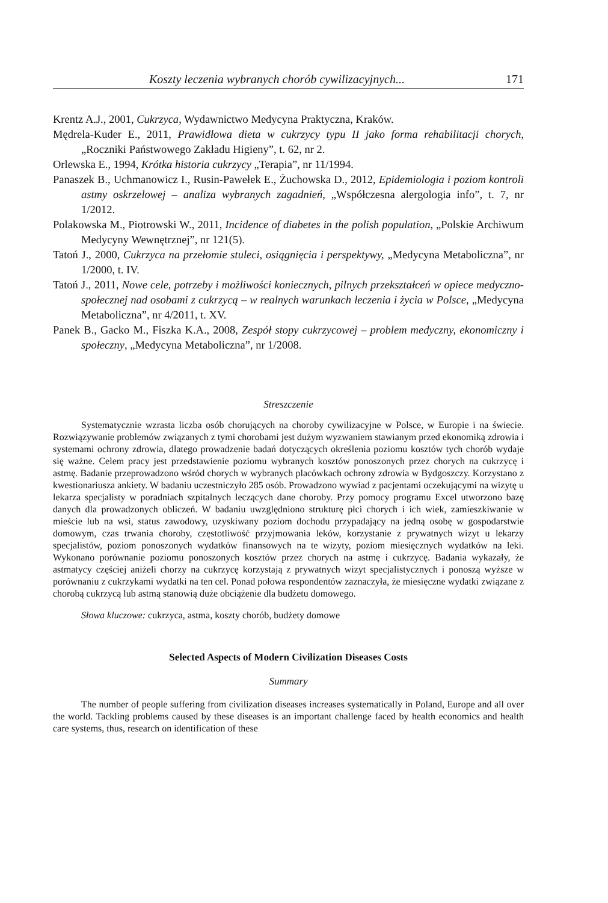Koszty leczenia wybranych chorób cywilizacyjnych... 171
Krentz A.J., 2001, Cukrzyca, Wydawnictwo Medycyna Praktyczna, Kraków.
Mędrela-Kuder E., 2011, Prawidłowa dieta w cukrzycy typu II jako forma rehabilitacji chorych, „Roczniki Państwowego Zakładu Higieny”, t. 62, nr 2.
Orlewska E., 1994, Krótka historia cukrzycy „Terapia”, nr 11/1994.
Panaszek B., Uchmanowicz I., Rusin-Pawełek E., Żuchowska D., 2012, Epidemiologia i poziom kontroli astmy oskrzelowej – analiza wybranych zagadnień, „Współczesna alergologia info”, t. 7, nr 1/2012.
Polakowska M., Piotrowski W., 2011, Incidence of diabetes in the polish population, „Polskie Archiwum Medycyny Wewnętrznej”, nr 121(5).
Tatoń J., 2000, Cukrzyca na przełomie stuleci, osiągnięcia i perspektywy, „Medycyna Metaboliczna”, nr 1/2000, t. IV.
Tatoń J., 2011, Nowe cele, potrzeby i możliwości koniecznych, pilnych przekształceń w opiece medyczno-społecznej nad osobami z cukrzycą – w realnych warunkach leczenia i życia w Polsce, „Medycyna Metaboliczna”, nr 4/2011, t. XV.
Panek B., Gacko M., Fiszka K.A., 2008, Zespół stopy cukrzycowej – problem medyczny, ekonomiczny i społeczny, „Medycyna Metaboliczna”, nr 1/2008.
Streszczenie
Systematycznie wzrasta liczba osób chorujących na choroby cywilizacyjne w Polsce, w Europie i na świecie. Rozwiązywanie problemów związanych z tymi chorobami jest dużym wyzwaniem stawianym przed ekonomiką zdrowia i systemami ochrony zdrowia, dlatego prowadzenie badań dotyczących określenia poziomu kosztów tych chorób wydaje się ważne. Celem pracy jest przedstawienie poziomu wybranych kosztów ponoszonych przez chorych na cukrzycę i astmę. Badanie przeprowadzono wśród chorych w wybranych placówkach ochrony zdrowia w Bydgoszczy. Korzystano z kwestionariusza ankiety. W badaniu uczestniczyło 285 osób. Prowadzono wywiad z pacjentami oczekującymi na wizytę u lekarza specjalisty w poradniach szpitalnych leczących dane choroby. Przy pomocy programu Excel utworzono bazę danych dla prowadzonych obliczeń. W badaniu uwzględniono strukturę płci chorych i ich wiek, zamieszkiwanie w mieście lub na wsi, status zawodowy, uzyskiwany poziom dochodu przypadający na jedną osobę w gospodarstwie domowym, czas trwania choroby, częstotliwość przyjmowania leków, korzystanie z prywatnych wizyt u lekarzy specjalistów, poziom ponoszonych wydatków finansowych na te wizyty, poziom miesięcznych wydatków na leki. Wykonano porównanie poziomu ponoszonych kosztów przez chorych na astmę i cukrzycę. Badania wykazały, że astmatycy częściej aniżeli chorzy na cukrzycę korzystają z prywatnych wizyt specjalistycznych i ponoszą wyższe w porównaniu z cukrzykami wydatki na ten cel. Ponad połowa respondentów zaznaczyła, że miesięczne wydatki związane z chorobą cukrzycą lub astmą stanowią duże obciążenie dla budżetu domowego.
Słowa kluczowe: cukrzyca, astma, koszty chorób, budżety domowe
Selected Aspects of Modern Civilization Diseases Costs
Summary
The number of people suffering from civilization diseases increases systematically in Poland, Europe and all over the world. Tackling problems caused by these diseases is an important challenge faced by health economics and health care systems, thus, research on identification of these